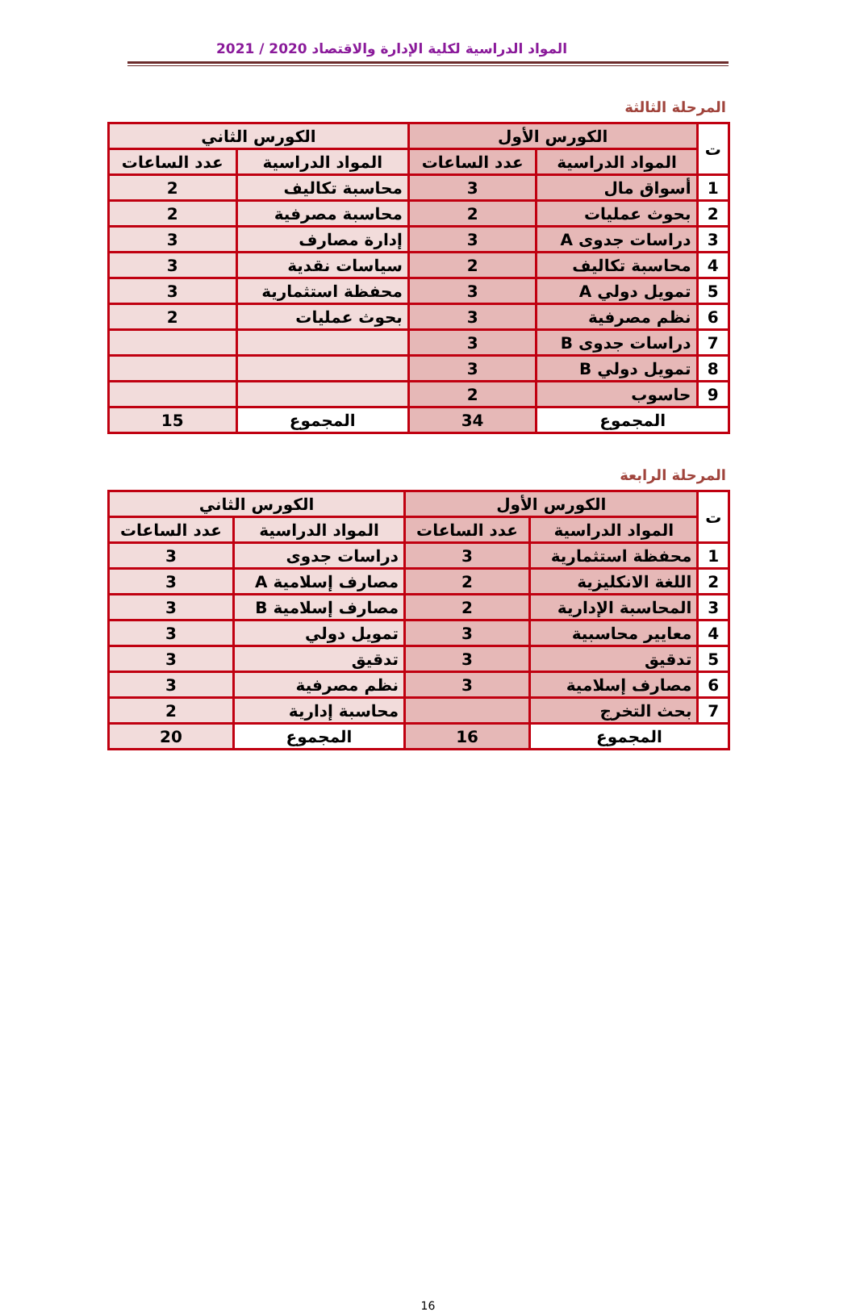المواد الدراسية لكلية الإدارة والاقتصاد 2020 / 2021
المرحلة الثالثة
| ت | الكورس الأول | | الكورس الثاني | |
| --- | --- | --- | --- | --- |
| | المواد الدراسية | عدد الساعات | المواد الدراسية | عدد الساعات |
| 1 | أسواق مال | 3 | محاسبة تكاليف | 2 |
| 2 | بحوث عمليات | 2 | محاسبة مصرفية | 2 |
| 3 | دراسات جدوى A | 3 | إدارة مصارف | 3 |
| 4 | محاسبة تكاليف | 2 | سياسات نقدية | 3 |
| 5 | تمويل دولي A | 3 | محفظة استثمارية | 3 |
| 6 | نظم مصرفية | 3 | بحوث عمليات | 2 |
| 7 | دراسات جدوى B | 3 | | |
| 8 | تمويل دولي B | 3 | | |
| 9 | حاسوب | 2 | | |
| المجموع | | 34 | المجموع | 15 |
المرحلة الرابعة
| ت | الكورس الأول | | الكورس الثاني | |
| --- | --- | --- | --- | --- |
| | المواد الدراسية | عدد الساعات | المواد الدراسية | عدد الساعات |
| 1 | محفظة استثمارية | 3 | دراسات جدوى | 3 |
| 2 | اللغة الانكليزية | 2 | مصارف إسلامية A | 3 |
| 3 | المحاسبة الإدارية | 2 | مصارف إسلامية B | 3 |
| 4 | معايير محاسبية | 3 | تمويل دولي | 3 |
| 5 | تدقيق | 3 | تدقيق | 3 |
| 6 | مصارف إسلامية | 3 | نظم مصرفية | 3 |
| 7 | بحث التخرج | | محاسبة إدارية | 2 |
| المجموع | | 16 | المجموع | 20 |
16